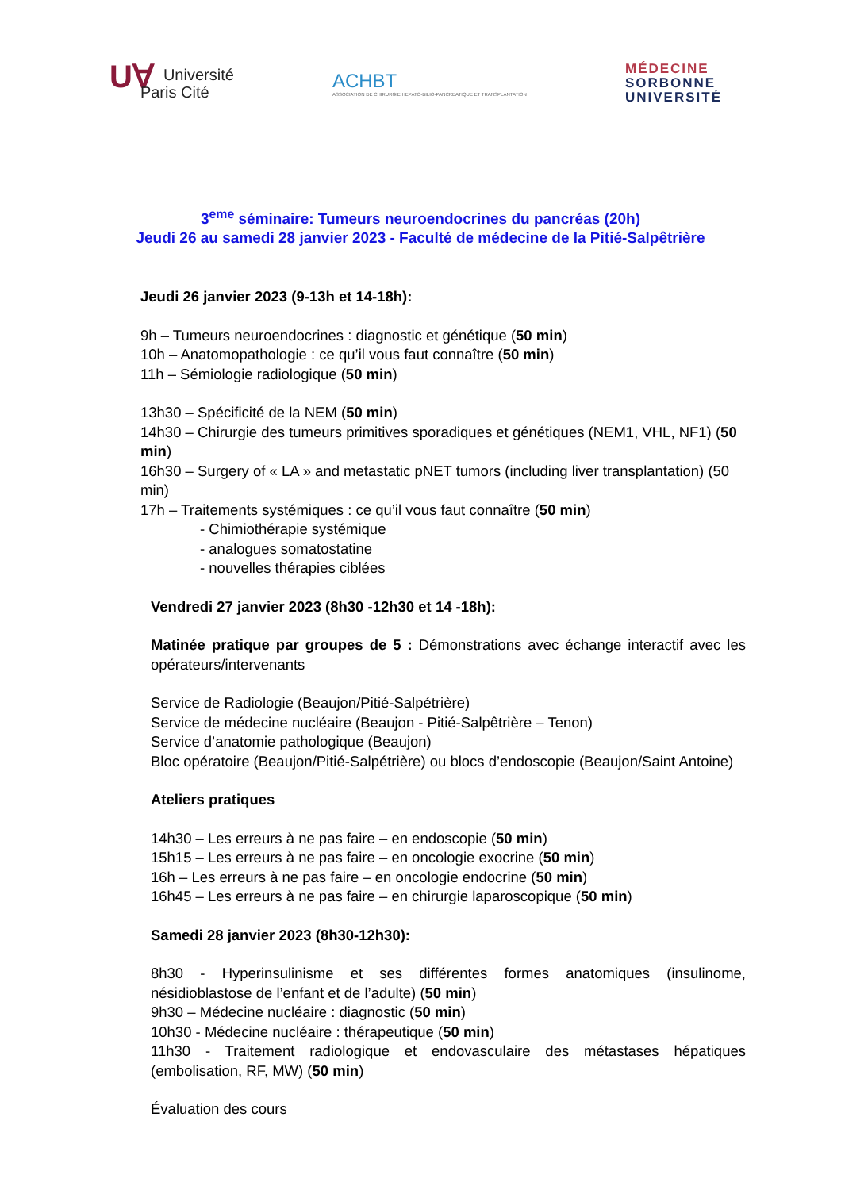UⱯ Université
Paris Cité
ACHBT
ASSOCIATION DE CHIRURGIE HEPATO-BILIO-PANCREATIQUE ET TRANSPLANTATION
MÉDECINE
SORBONNE
UNIVERSITÉ
3<sup>eme</sup> séminaire: Tumeurs neuroendocrines du pancréas (20h)
Jeudi 26 au samedi 28 janvier 2023 - Faculté de médecine de la Pitié-Salpêtrière
Jeudi 26 janvier 2023 (9-13h et 14-18h):
9h – Tumeurs neuroendocrines : diagnostic et génétique (50 min)
10h – Anatomopathologie : ce qu’il vous faut connaître (50 min)
11h – Sémiologie radiologique (50 min)
13h30 – Spécificité de la NEM (50 min)
14h30 – Chirurgie des tumeurs primitives sporadiques et génétiques (NEM1, VHL, NF1) (50 min)
16h30 – Surgery of « LA » and metastatic pNET tumors (including liver transplantation) (50 min)
17h – Traitements systémiques : ce qu’il vous faut connaître (50 min)
- Chimiothérapie systémique
- analogues somatostatine
- nouvelles thérapies ciblées
Vendredi 27 janvier 2023 (8h30 -12h30 et 14 -18h):
Matinée pratique par groupes de 5 : Démonstrations avec échange interactif avec les opérateurs/intervenants
Service de Radiologie (Beaujon/Pitié-Salpétrière)
Service de médecine nucléaire (Beaujon - Pitié-Salpêtrière – Tenon)
Service d’anatomie pathologique (Beaujon)
Bloc opératoire (Beaujon/Pitié-Salpétrière) ou blocs d’endoscopie (Beaujon/Saint Antoine)
Ateliers pratiques
14h30 – Les erreurs à ne pas faire – en endoscopie (50 min)
15h15 – Les erreurs à ne pas faire – en oncologie exocrine (50 min)
16h – Les erreurs à ne pas faire – en oncologie endocrine (50 min)
16h45 – Les erreurs à ne pas faire – en chirurgie laparoscopique (50 min)
Samedi 28 janvier 2023 (8h30-12h30):
8h30 - Hyperinsulinisme et ses différentes formes anatomiques (insulinome, nésidioblastose de l’enfant et de l’adulte) (50 min)
9h30 – Médecine nucléaire : diagnostic (50 min)
10h30 - Médecine nucléaire : thérapeutique (50 min)
11h30 - Traitement radiologique et endovasculaire des métastases hépatiques (embolisation, RF, MW) (50 min)
Évaluation des cours